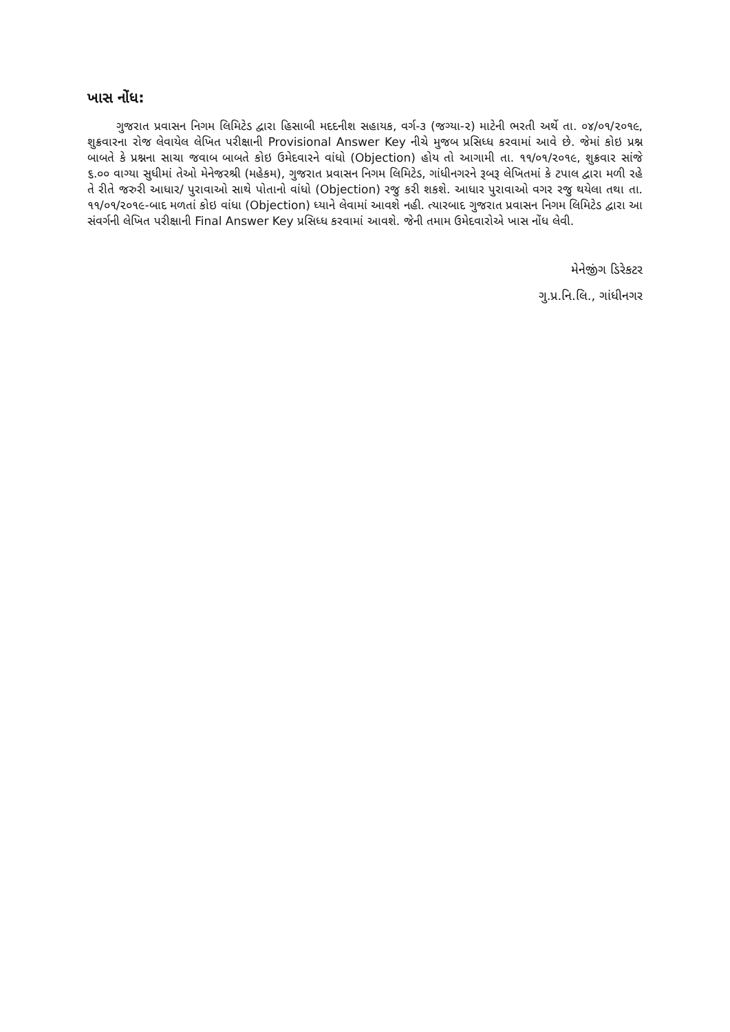ખાસ નોંધ:
ગુજરાત પ્રવાસન નિગમ લિમિટેડ દ્વારા હિસાબી મદદનીશ સહાયક, વર્ગ-૩ (જગ્યા-૨) માટેની ભરતી અર્થે તા. ૦૪/૦૧/૨૦૧૯, શુક્રવારના રોજ લેવાયેલ લેખિત પરીક્ષાની Provisional Answer Key નીચે મુજબ પ્રસિધ્ધ કરવામાં આવે છે. જેમાં કોઇ પ્રશ્ન બાબતે કે પ્રશ્નના સાચા જવાબ બાબતે કોઇ ઉમેદવારને વાંધો (Objection) હોય તો આગામી તા. ૧૧/૦૧/૨૦૧૯, શુક્રવાર સાંજે ૬.૦૦ વાગ્યા સુધીમાં તેઓ મેનેજરશ્રી (મહેકમ), ગુજરાત પ્રવાસન નિગમ લિમિટેડ, ગાંધીનગરને રૂબરૂ લેખિતમાં કે ટપાલ દ્વારા મળી રહે તે રીતે જરુરી આધાર/ પુરાવાઓ સાથે પોતાનો વાંધો (Objection) રજુ કરી શકશે. આધાર પુરાવાઓ વગર રજુ થયેલા તથા તા. ૧૧/૦૧/૨૦૧૯-બાદ મળતાં કોઇ વાંધા (Objection) ધ્યાને લેવામાં આવશે નહી. ત્યારબાદ ગુજરાત પ્રવાસન નિગમ લિમિટેડ દ્વારા આ સંવર્ગની લેખિત પરીક્ષાની Final Answer Key પ્રસિધ્ધ કરવામાં આવશે. જેની તમામ ઉમેદવારોએ ખાસ નોંધ લેવી.
મેનેજીંગ ડિરેકટર
ગુ.પ્ર.નિ.લિ., ગાંધીનગર